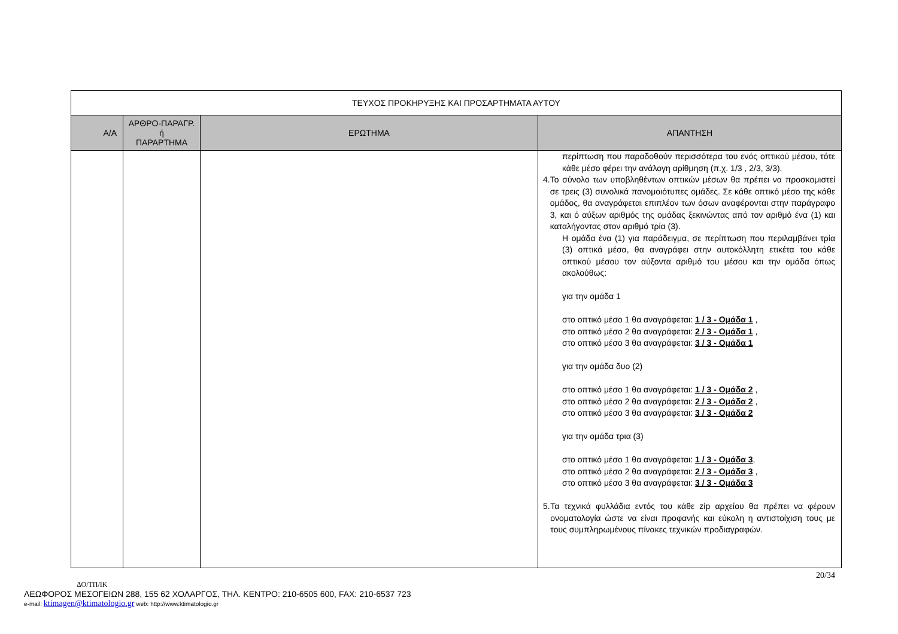| ΤΕΥΧΟΣ ΠΡΟΚΗΡΥΞΗΣ ΚΑΙ ΠΡΟΣΑΡΤΗΜΑΤΑ ΑΥΤΟΥ | | | |
| Α/Α | ΑΡΘΡΟ-ΠΑΡΑΓΡ. ή ΠΑΡΑΡΤΗΜΑ | ΕΡΩΤΗΜΑ | ΑΠΑΝΤΗΣΗ |
| | | | περίπτωση που παραδοθούν περισσότερα του ενός οπτικού μέσου, τότε κάθε μέσο φέρει την ανάλογη αρίθμηση (π.χ. 1/3 , 2/3, 3/3). 4. Το σύνολο των υποβληθέντων οπτικών μέσων θα πρέπει να προσκομιστεί σε τρεις (3) συνολικά πανομοιότυπες ομάδες. Σε κάθε οπτικό μέσο της κάθε ομάδος, θα αναγράφεται επιπλέον των όσων αναφέρονται στην παράγραφο 3, και ό αύξων αριθμός της ομάδας ξεκινώντας από τον αριθμό ένα (1) και καταλήγοντας στον αριθμό τρία (3). Η ομάδα ένα (1) για παράδειγμα, σε περίπτωση που περιλαμβάνει τρία (3) οπτικά μέσα, θα αναγράφει στην αυτοκόλλητη ετικέτα του κάθε οπτικού μέσου τον αύξοντα αριθμό του μέσου και την ομάδα όπως ακολούθως: για την ομάδα 1 στο οπτικό μέσο 1 θα αναγράφεται: 1 / 3 - Ομάδα 1 , στο οπτικό μέσο 2 θα αναγράφεται: 2 / 3 - Ομάδα 1 , στο οπτικό μέσο 3 θα αναγράφεται: 3 / 3 - Ομάδα 1 για την ομάδα δυο (2) στο οπτικό μέσο 1 θα αναγράφεται: 1 / 3 - Ομάδα 2 , στο οπτικό μέσο 2 θα αναγράφεται: 2 / 3 - Ομάδα 2 , στο οπτικό μέσο 3 θα αναγράφεται: 3 / 3 - Ομάδα 2 για την ομάδα τρια (3) στο οπτικό μέσο 1 θα αναγράφεται: 1 / 3 - Ομάδα 3 , στο οπτικό μέσο 2 θα αναγράφεται: 2 / 3 - Ομάδα 3 , στο οπτικό μέσο 3 θα αναγράφεται: 3 / 3 - Ομάδα 3 5. Τα τεχνικά φυλλάδια εντός του κάθε zip αρχείου θα πρέπει να φέρουν ονοματολογία ώστε να είναι προφανής και εύκολη η αντιστοίχιση τους με τους συμπληρωμένους πίνακες τεχνικών προδιαγραφών. |
20/34
ΔΟ/ΤΠ/ΙΚ
ΛΕΩΦΟΡΟΣ ΜΕΣΟΓΕΙΩΝ 288, 155 62 ΧΟΛΑΡΓΟΣ, ΤΗΛ. ΚΕΝΤΡΟ: 210-6505 600, FAX: 210-6537 723
e-mail: ktimagen@ktimatologio.gr web: http://www.ktimatologio.gr